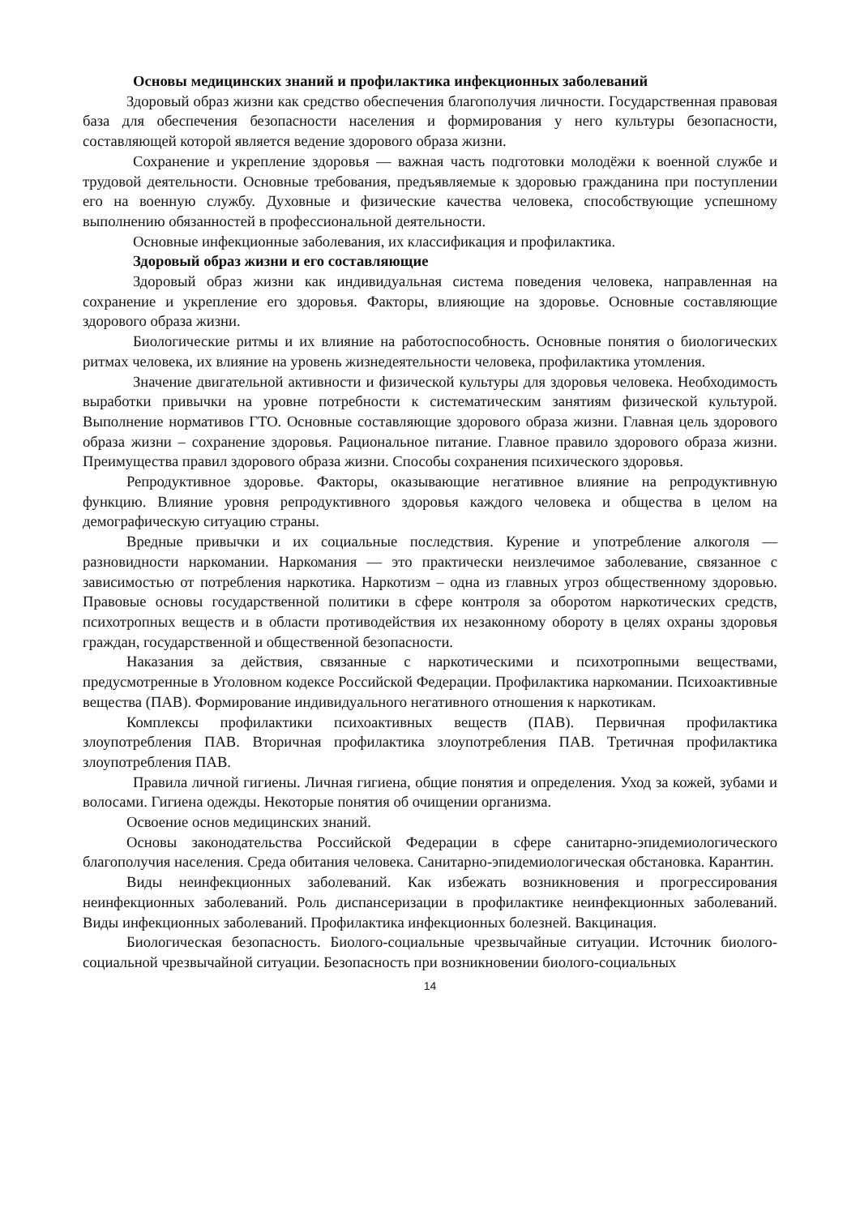Основы медицинских знаний и профилактика инфекционных заболеваний
Здоровый образ жизни как средство обеспечения благополучия личности. Государственная правовая база для обеспечения безопасности населения и формирования у него культуры безопасности, составляющей которой является ведение здорового образа жизни.
Сохранение и укрепление здоровья — важная часть подготовки молодёжи к военной службе и трудовой деятельности. Основные требования, предъявляемые к здоровью гражданина при поступлении его на военную службу. Духовные и физические качества человека, способствующие успешному выполнению обязанностей в профессиональной деятельности.
Основные инфекционные заболевания, их классификация и профилактика.
Здоровый образ жизни и его составляющие
Здоровый образ жизни как индивидуальная система поведения человека, направленная на сохранение и укрепление его здоровья. Факторы, влияющие на здоровье. Основные составляющие здорового образа жизни.
Биологические ритмы и их влияние на работоспособность. Основные понятия о биологических ритмах человека, их влияние на уровень жизнедеятельности человека, профилактика утомления.
Значение двигательной активности и физической культуры для здоровья человека. Необходимость выработки привычки на уровне потребности к систематическим занятиям физической культурой. Выполнение нормативов ГТО. Основные составляющие здорового образа жизни. Главная цель здорового образа жизни – сохранение здоровья. Рациональное питание. Главное правило здорового образа жизни. Преимущества правил здорового образа жизни. Способы сохранения психического здоровья.
Репродуктивное здоровье. Факторы, оказывающие негативное влияние на репродуктивную функцию. Влияние уровня репродуктивного здоровья каждого человека и общества в целом на демографическую ситуацию страны.
Вредные привычки и их социальные последствия. Курение и употребление алкоголя — разновидности наркомании. Наркомания — это практически неизлечимое заболевание, связанное с зависимостью от потребления наркотика. Наркотизм – одна из главных угроз общественному здоровью. Правовые основы государственной политики в сфере контроля за оборотом наркотических средств, психотропных веществ и в области противодействия их незаконному обороту в целях охраны здоровья граждан, государственной и общественной безопасности.
Наказания за действия, связанные с наркотическими и психотропными веществами, предусмотренные в Уголовном кодексе Российской Федерации. Профилактика наркомании. Психоактивные вещества (ПАВ). Формирование индивидуального негативного отношения к наркотикам.
Комплексы профилактики психоактивных веществ (ПАВ). Первичная профилактика злоупотребления ПАВ. Вторичная профилактика злоупотребления ПАВ. Третичная профилактика злоупотребления ПАВ.
Правила личной гигиены. Личная гигиена, общие понятия и определения. Уход за кожей, зубами и волосами. Гигиена одежды. Некоторые понятия об очищении организма.
Освоение основ медицинских знаний.
Основы законодательства Российской Федерации в сфере санитарно-эпидемиологического благополучия населения. Среда обитания человека. Санитарно-эпидемиологическая обстановка. Карантин.
Виды неинфекционных заболеваний. Как избежать возникновения и прогрессирования неинфекционных заболеваний. Роль диспансеризации в профилактике неинфекционных заболеваний. Виды инфекционных заболеваний. Профилактика инфекционных болезней. Вакцинация.
Биологическая безопасность. Биолого-социальные чрезвычайные ситуации. Источник биолого-социальной чрезвычайной ситуации. Безопасность при возникновении биолого-социальных
14